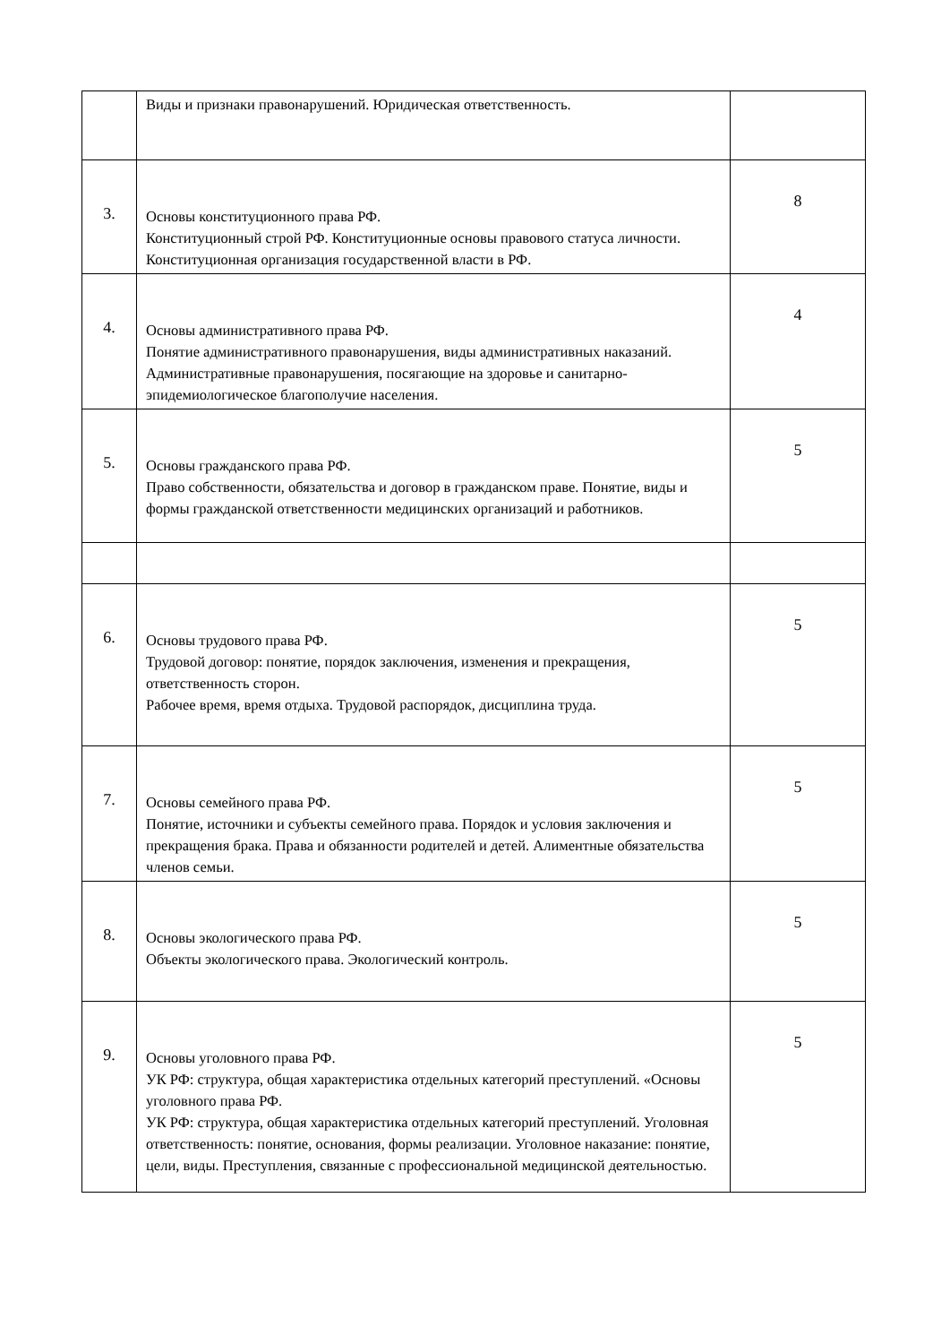| | Виды и признаки правонарушений. Юридическая ответственность. | |
| 3. | Основы конституционного права РФ. Конституционный строй РФ. Конституционные основы правового статуса личности. Конституционная организация государственной власти в РФ. | 8 |
| 4. | Основы административного права РФ. Понятие административного правонарушения, виды административных наказаний. Административные правонарушения, посягающие на здоровье и санитарно-эпидемиологическое благополучие населения. | 4 |
| 5. | Основы гражданского права РФ. Право собственности, обязательства и договор в гражданском праве. Понятие, виды и формы гражданской ответственности медицинских организаций и работников. | 5 |
| 6. | Основы трудового права РФ. Трудовой договор: понятие, порядок заключения, изменения и прекращения, ответственность сторон. Рабочее время, время отдыха. Трудовой распорядок, дисциплина труда. | 5 |
| 7. | Основы семейного права РФ. Понятие, источники и субъекты семейного права. Порядок и условия заключения и прекращения брака. Права и обязанности родителей и детей. Алиментные обязательства членов семьи. | 5 |
| 8. | Основы экологического права РФ. Объекты экологического права. Экологический контроль. | 5 |
| 9. | Основы уголовного права РФ. УК РФ: структура, общая характеристика отдельных категорий преступлений. «Основы уголовного права РФ. УК РФ: структура, общая характеристика отдельных категорий преступлений. Уголовная ответственность: понятие, основания, формы реализации. Уголовное наказание: понятие, цели, виды. Преступления, связанные с профессиональной медицинской деятельностью. | 5 |